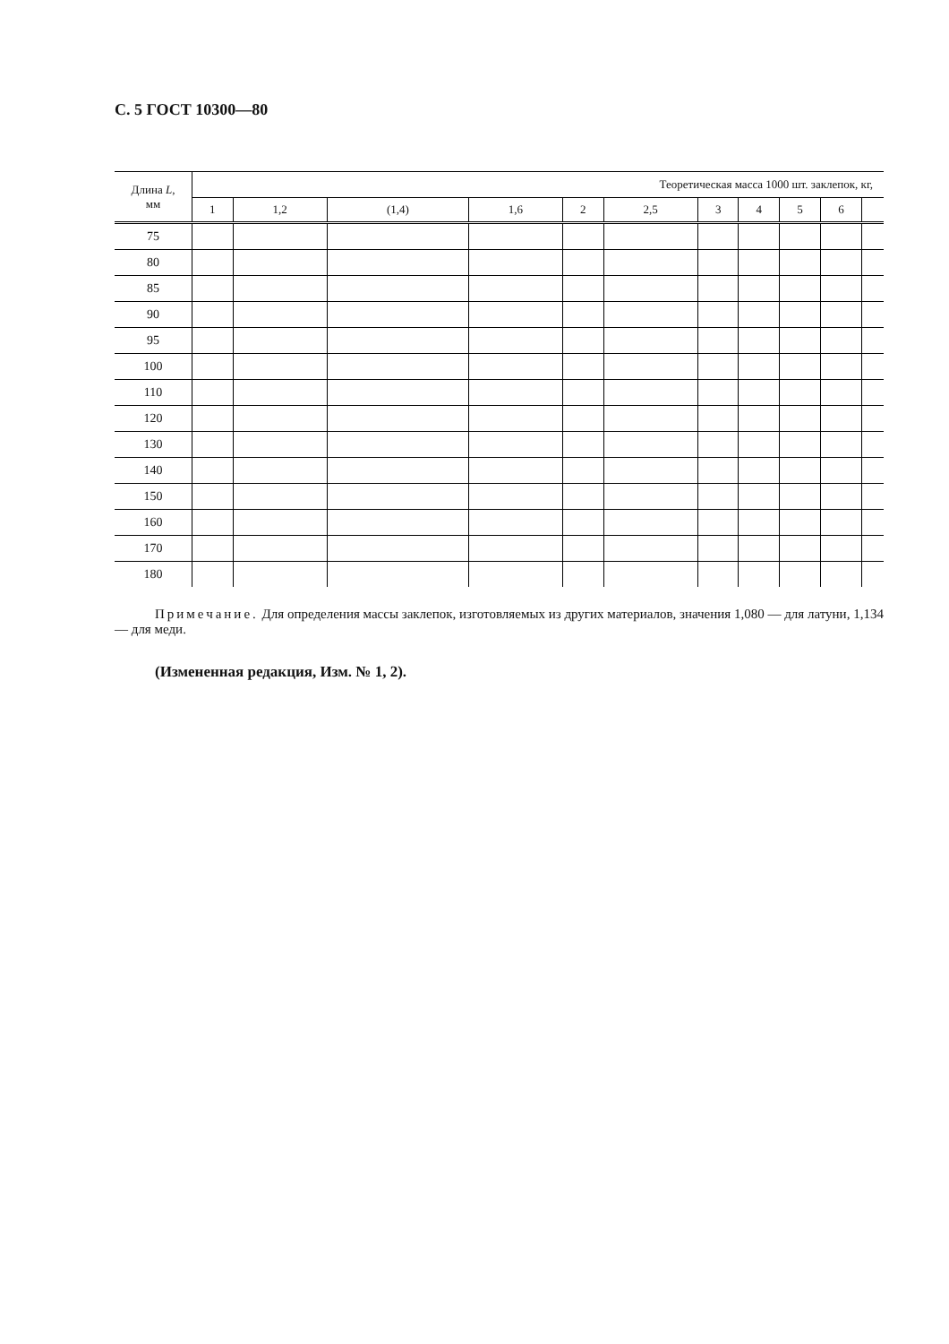С. 5 ГОСТ 10300—80
| Длина L , мм | Теоретическая масса 1000 шт. заклепок, кг, | | | | | | | | | | |
| --- | --- | --- | --- | --- | --- | --- | --- | --- | --- | --- | --- |
| | 1 | 1,2 | (1,4) | 1,6 | 2 | 2,5 | 3 | 4 | 5 | 6 | |
| 75 | | | | | | | | | | | |
| 80 | | | | | | | | | | | |
| 85 | | | | | | | | | | | |
| 90 | | | | | | | | | | | |
| 95 | | | | | | | | | | | |
| 100 | | | | | | | | | | | |
| 110 | | | | | | | | | | | |
| 120 | | | | | | | | | | | |
| 130 | | | | | | | | | | | |
| 140 | | | | | | | | | | | |
| 150 | | | | | | | | | | | |
| 160 | | | | | | | | | | | |
| 170 | | | | | | | | | | | |
| 180 | | | | | | | | | | | |
Примечание. Для определения массы заклепок, изготовляемых из других материалов, значения 1,080 — для латуни, 1,134 — для меди.
(Измененная редакция, Изм. № 1, 2).